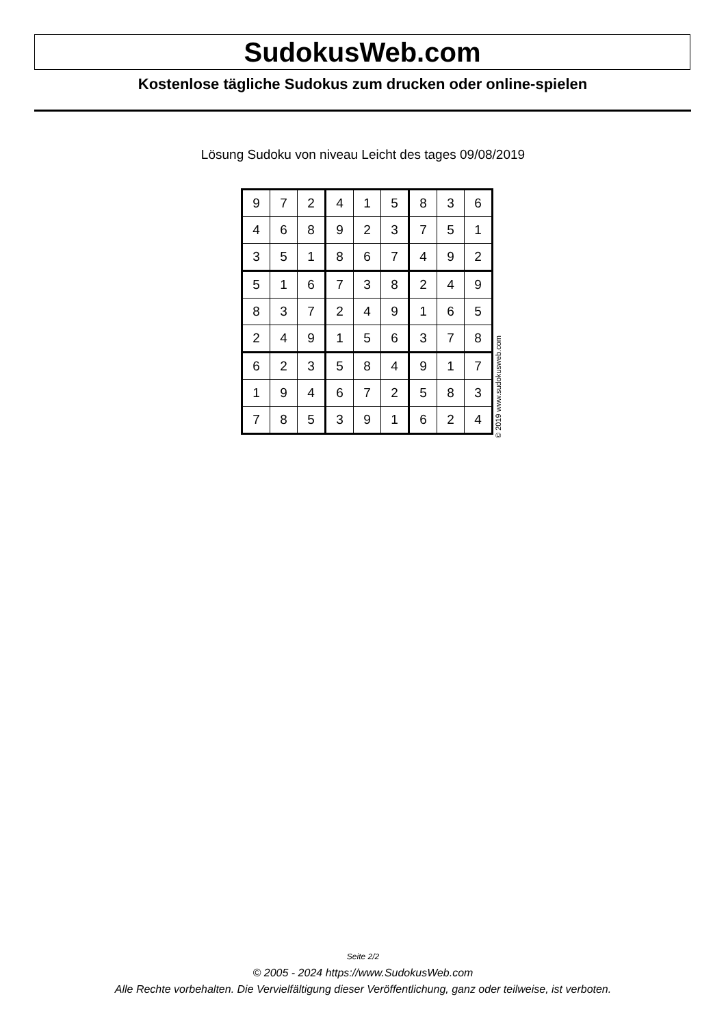SudokusWeb.com
Kostenlose tägliche Sudokus zum drucken oder online-spielen
Lösung Sudoku von niveau Leicht des tages 09/08/2019
| 9 | 7 | 2 | 4 | 1 | 5 | 8 | 3 | 6 |
| 4 | 6 | 8 | 9 | 2 | 3 | 7 | 5 | 1 |
| 3 | 5 | 1 | 8 | 6 | 7 | 4 | 9 | 2 |
| 5 | 1 | 6 | 7 | 3 | 8 | 2 | 4 | 9 |
| 8 | 3 | 7 | 2 | 4 | 9 | 1 | 6 | 5 |
| 2 | 4 | 9 | 1 | 5 | 6 | 3 | 7 | 8 |
| 6 | 2 | 3 | 5 | 8 | 4 | 9 | 1 | 7 |
| 1 | 9 | 4 | 6 | 7 | 2 | 5 | 8 | 3 |
| 7 | 8 | 5 | 3 | 9 | 1 | 6 | 2 | 4 |
© 2019 www.sudokusweb.com
Seite 2/2
© 2005 - 2024 https://www.SudokusWeb.com
Alle Rechte vorbehalten. Die Vervielfältigung dieser Veröffentlichung, ganz oder teilweise, ist verboten.